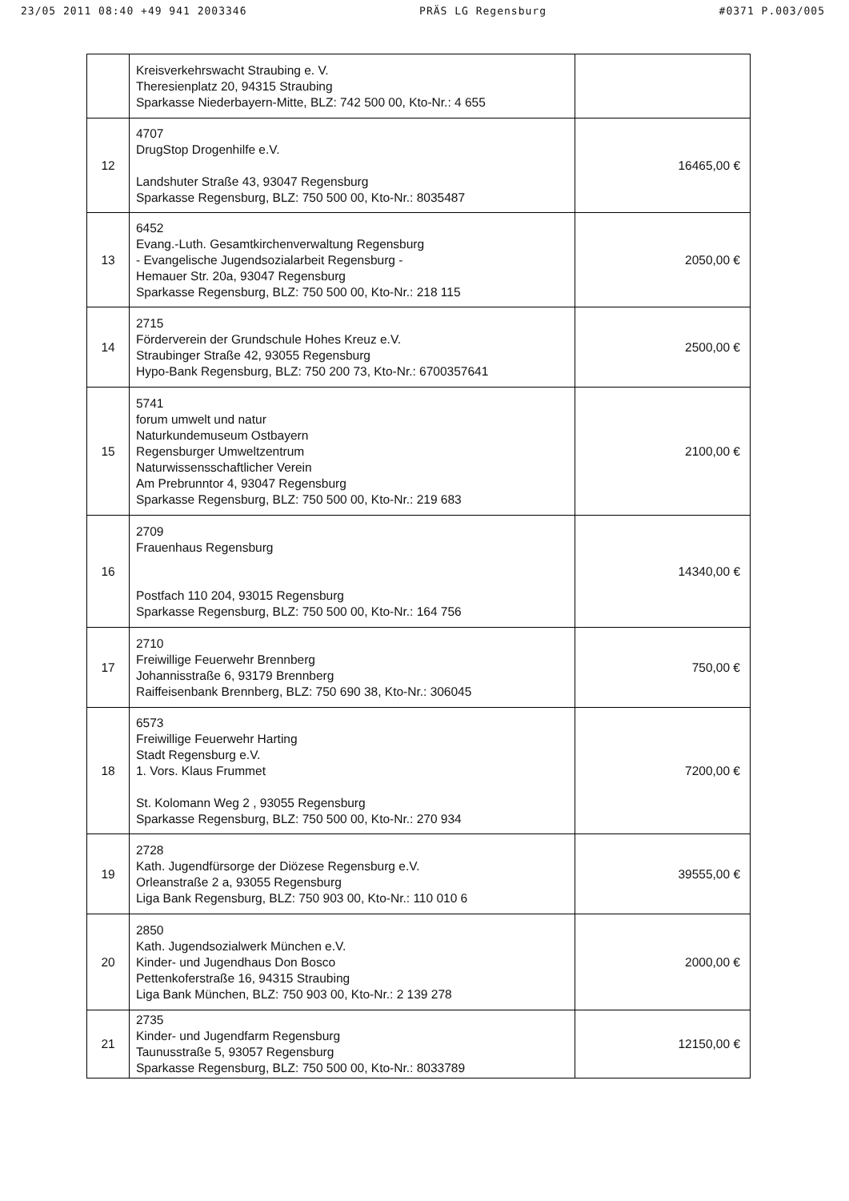23/05 2011 08:40 +49 941 2003346 PRÄS LG Regensburg #0371 P.003/005
| | Kreisverkehrswacht Straubing e. V. Theresienplatz 20, 94315 Straubing Sparkasse Niederbayern-Mitte, BLZ: 742 500 00, Kto-Nr.: 4 655 | |
| 12 | 4707 DrugStop Drogenhilfe e.V. Landshuter Straße 43, 93047 Regensburg Sparkasse Regensburg, BLZ: 750 500 00, Kto-Nr.: 8035487 | 16465,00 € |
| 13 | 6452 Evang.-Luth. Gesamtkirchenverwaltung Regensburg - Evangelische Jugendsozialarbeit Regensburg - Hemauer Str. 20a, 93047 Regensburg Sparkasse Regensburg, BLZ: 750 500 00, Kto-Nr.: 218 115 | 2050,00 € |
| 14 | 2715 Förderverein der Grundschule Hohes Kreuz e.V. Straubinger Straße 42, 93055 Regensburg Hypo-Bank Regensburg, BLZ: 750 200 73, Kto-Nr.: 6700357641 | 2500,00 € |
| 15 | 5741 forum umwelt und natur Naturkundemuseum Ostbayern Regensburger Umweltzentrum Naturwissensschaftlicher Verein Am Prebrunntor 4, 93047 Regensburg Sparkasse Regensburg, BLZ: 750 500 00, Kto-Nr.: 219 683 | 2100,00 € |
| 16 | 2709 Frauenhaus Regensburg Postfach 110 204, 93015 Regensburg Sparkasse Regensburg, BLZ: 750 500 00, Kto-Nr.: 164 756 | 14340,00 € |
| 17 | 2710 Freiwillige Feuerwehr Brennberg Johannisstraße 6, 93179 Brennberg Raiffeisenbank Brennberg, BLZ: 750 690 38, Kto-Nr.: 306045 | 750,00 € |
| 18 | 6573 Freiwillige Feuerwehr Harting Stadt Regensburg e.V. 1. Vors. Klaus Frummet St. Kolomann Weg 2 , 93055 Regensburg Sparkasse Regensburg, BLZ: 750 500 00, Kto-Nr.: 270 934 | 7200,00 € |
| 19 | 2728 Kath. Jugendfürsorge der Diözese Regensburg e.V. Orleanstraße 2 a, 93055 Regensburg Liga Bank Regensburg, BLZ: 750 903 00, Kto-Nr.: 110 010 6 | 39555,00 € |
| 20 | 2850 Kath. Jugendsozialwerk München e.V. Kinder- und Jugendhaus Don Bosco Pettenkoferstraße 16, 94315 Straubing Liga Bank München, BLZ: 750 903 00, Kto-Nr.: 2 139 278 | 2000,00 € |
| 21 | 2735 Kinder- und Jugendfarm Regensburg Taunusstraße 5, 93057 Regensburg Sparkasse Regensburg, BLZ: 750 500 00, Kto-Nr.: 8033789 | 12150,00 € |